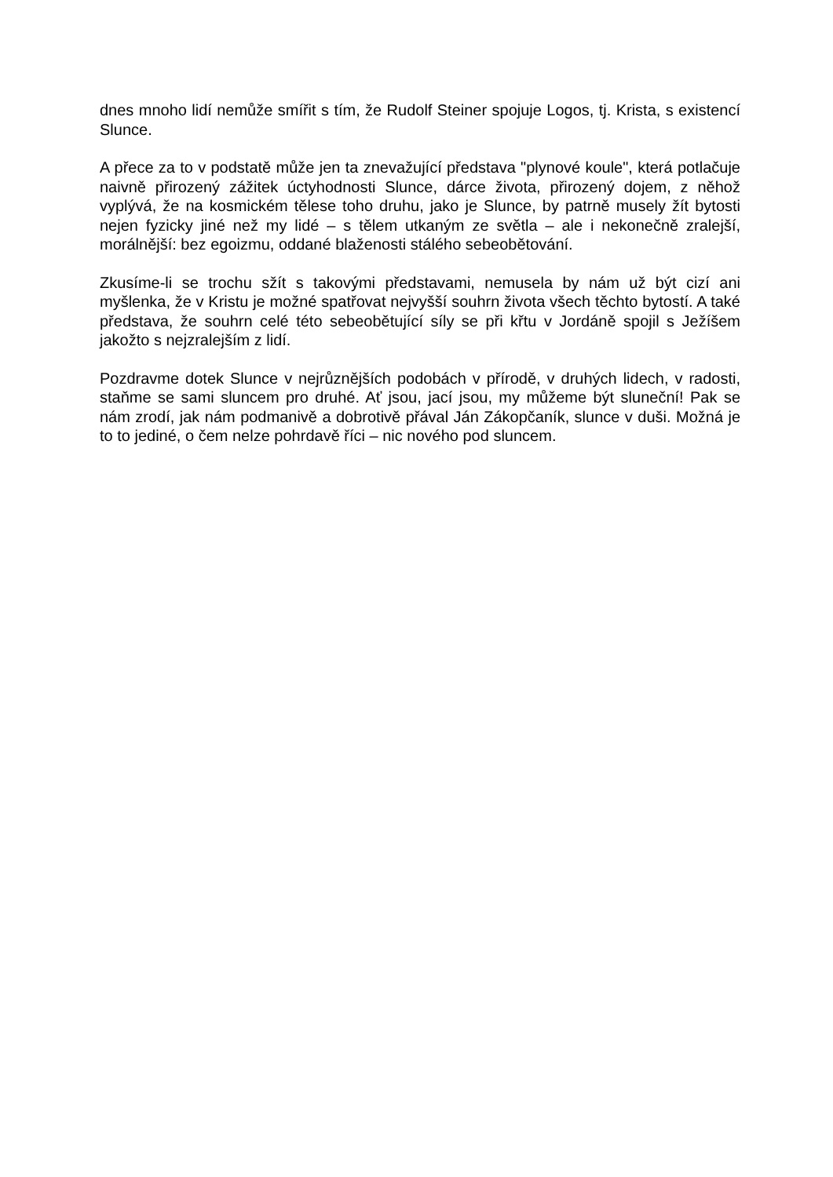dnes mnoho lidí nemůže smířit s tím, že Rudolf Steiner spojuje Logos, tj. Krista, s existencí Slunce.
A přece za to v podstatě může jen ta znevažující představa "plynové koule", která potlačuje naivně přirozený zážitek úctyhodnosti Slunce, dárce života, přirozený dojem, z něhož vyplývá, že na kosmickém tělese toho druhu, jako je Slunce, by patrně musely žít bytosti nejen fyzicky jiné než my lidé – s tělem utkaným ze světla – ale i nekonečně zralejší, morálnější: bez egoizmu, oddané blaženosti stálého sebeobětování.
Zkusíme-li se trochu sžít s takovými představami, nemusela by nám už být cizí ani myšlenka, že v Kristu je možné spatřovat nejvyšší souhrn života všech těchto bytostí. A také představa, že souhrn celé této sebeobětující síly se při křtu v Jordáně spojil s Ježíšem jakožto s nejzralejším z lidí.
Pozdravme dotek Slunce v nejrůznějších podobách v přírodě, v druhých lidech, v radosti, staňme se sami sluncem pro druhé. Ať jsou, jací jsou, my můžeme být sluneční! Pak se nám zrodí, jak nám podmanivě a dobrotivě přával Ján Zákopčaník, slunce v duši. Možná je to to jediné, o čem nelze pohrdavě říci – nic nového pod sluncem.